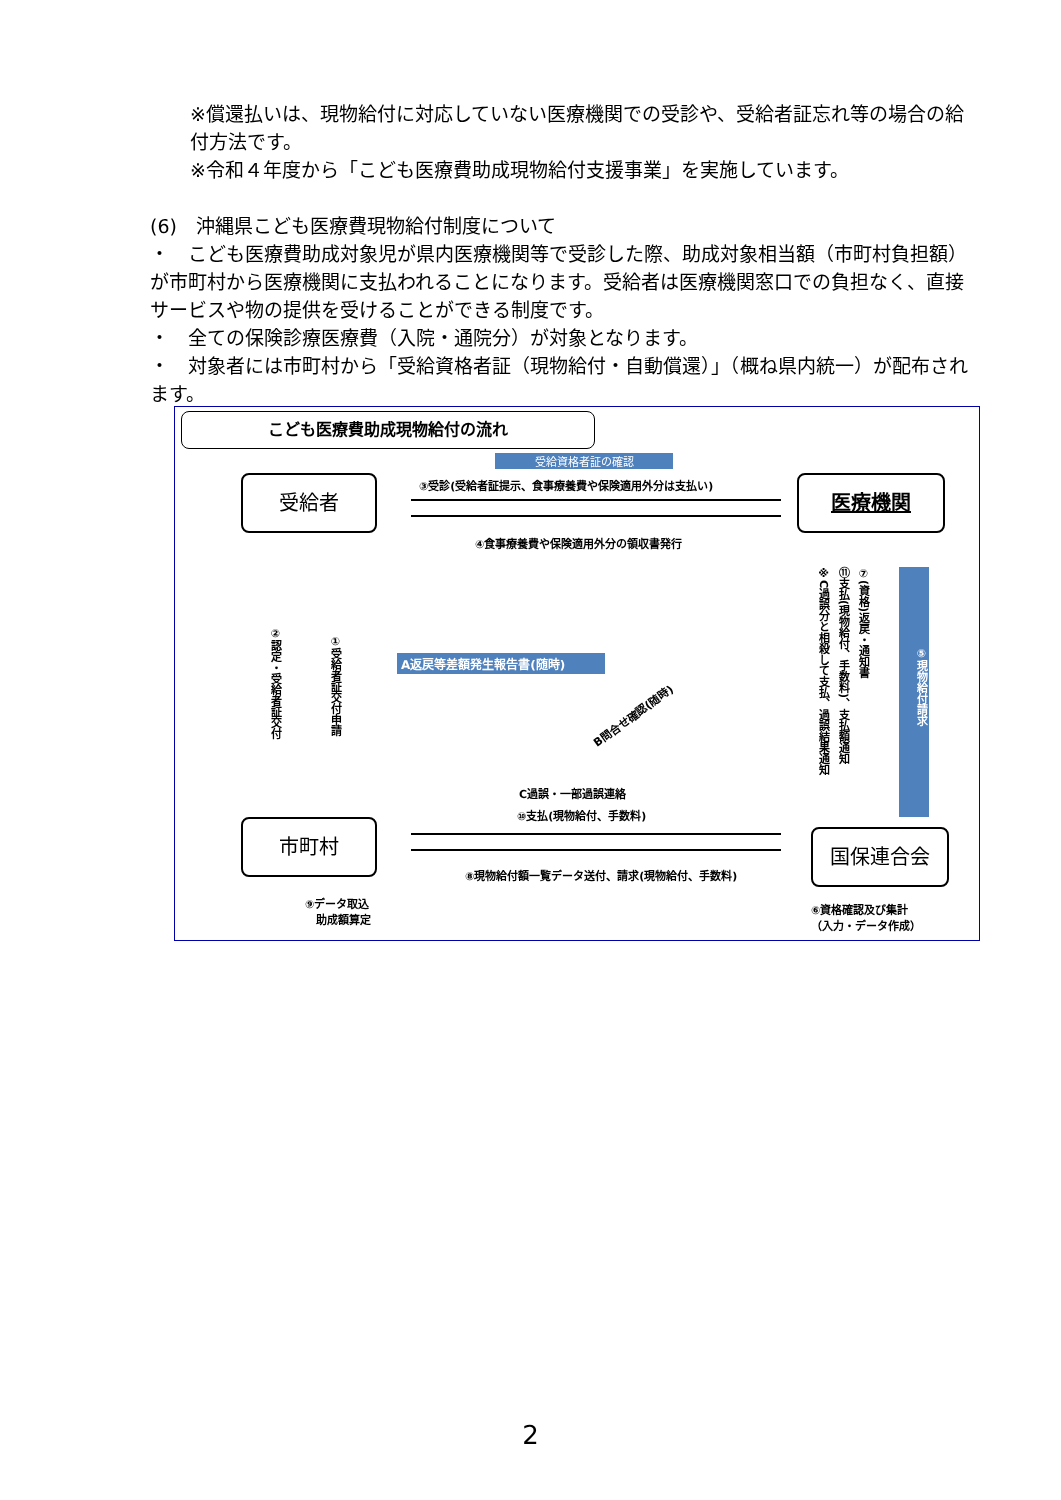※償還払いは、現物給付に対応していない医療機関での受診や、受給者証忘れ等の場合の給付方法です。
※令和４年度から「こども医療費助成現物給付支援事業」を実施しています。
(6)　沖縄県こども医療費現物給付制度について
・　こども医療費助成対象児が県内医療機関等で受診した際、助成対象相当額（市町村負担額）が市町村から医療機関に支払われることになります。受給者は医療機関窓口での負担なく、直接サービスや物の提供を受けることができる制度です。
・　全ての保険診療医療費（入院・通院分）が対象となります。
・　対象者には市町村から「受給資格者証（現物給付・自動償還）」（概ね県内統一）が配布されます。
こども医療費助成現物給付の流れ
受給者 医療機関
市町村 国保連合会
受給資格者証の確認
③受診(受給者証提示、食事療養費や保険適用外分は支払い)
④食事療養費や保険適用外分の領収書発行
②認定・受給者証交付
①受給者証交付申請
A返戻等差額発生報告書(随時)
B問合せ確認(随時)
⑦(資格)返戻・通知書
⑪支払(現物給付、手数料)、支払額通知
※C過誤分と相殺して支払、過誤結果通知
⑤現物給付請求
C過誤・一部過誤連絡
⑩支払(現物給付、手数料)
⑧現物給付額一覧データ送付、請求(現物給付、手数料)
⑨データ取込
　助成額算定
⑥資格確認及び集計
（入力・データ作成）
2